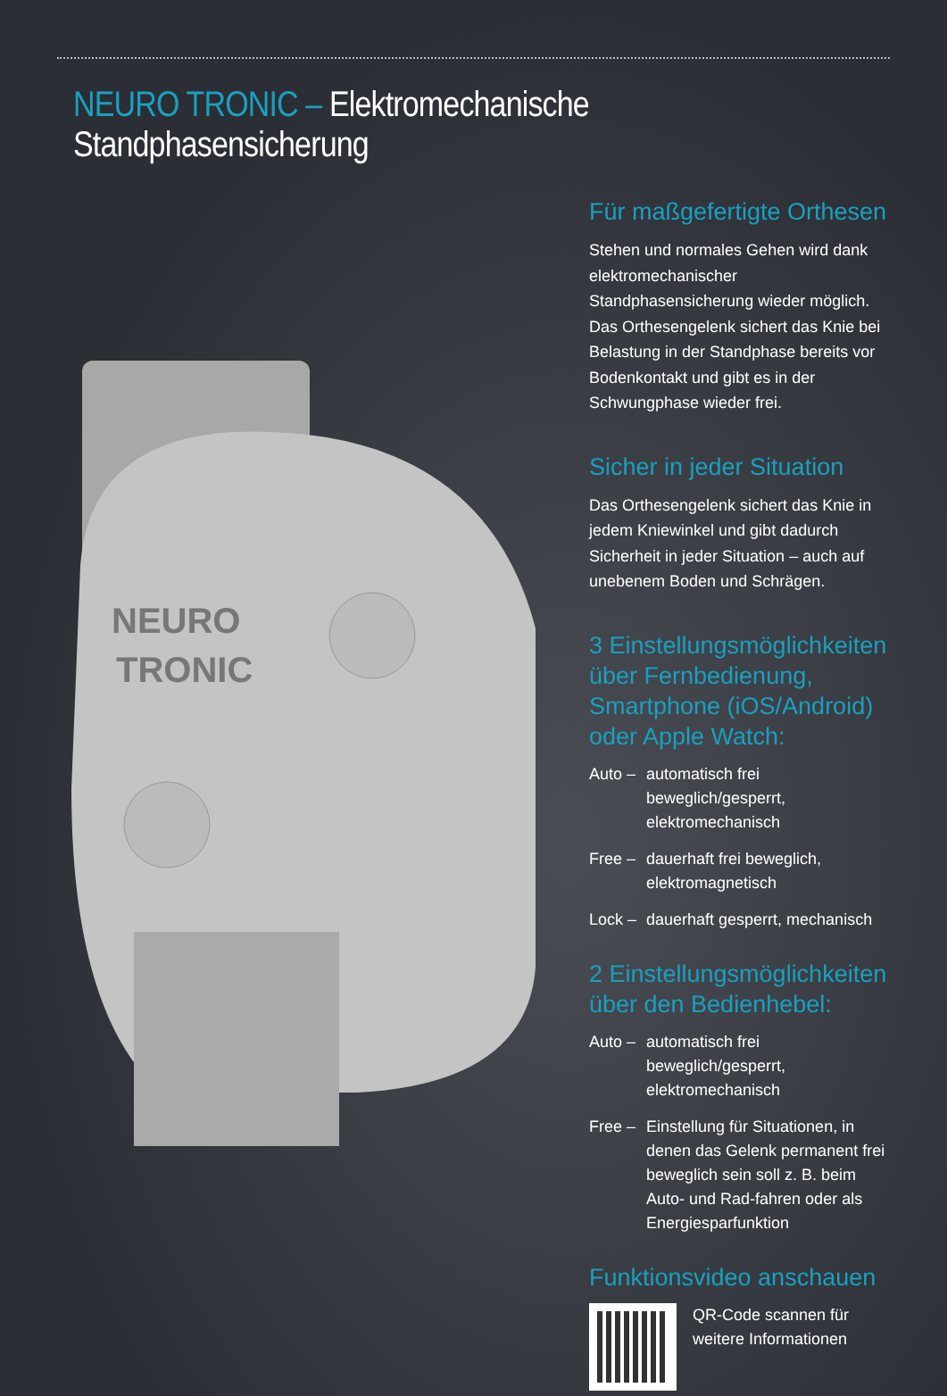NEURO TRONIC – Elektromechanische Standphasensicherung
NEURO
TRONIC
Für maßgefertigte Orthesen
Stehen und normales Gehen wird dank elektromechanischer Standphasensicherung wieder möglich.
Das Orthesengelenk sichert das Knie bei Belastung in der Standphase bereits vor Bodenkontakt und gibt es in der Schwungphase wieder frei.
Sicher in jeder Situation
Das Orthesengelenk sichert das Knie in jedem Kniewinkel und gibt dadurch Sicherheit in jeder Situation – auch auf unebenem Boden und Schrägen.
3 Einstellungsmöglichkeiten über Fernbedienung, Smartphone (iOS/Android) oder Apple Watch:
Auto – automatisch frei beweglich/gesperrt, elektromechanisch
Free – dauerhaft frei beweglich, elektromagnetisch
Lock – dauerhaft gesperrt, mechanisch
2 Einstellungsmöglichkeiten über den Bedienhebel:
Auto – automatisch frei beweglich/gesperrt, elektromechanisch
Free – Einstellung für Situationen, in denen das Gelenk permanent frei beweglich sein soll z. B. beim Auto- und Rad-fahren oder als Energiesparfunktion
Funktionsvideo anschauen
QR-Code scannen für weitere Informationen